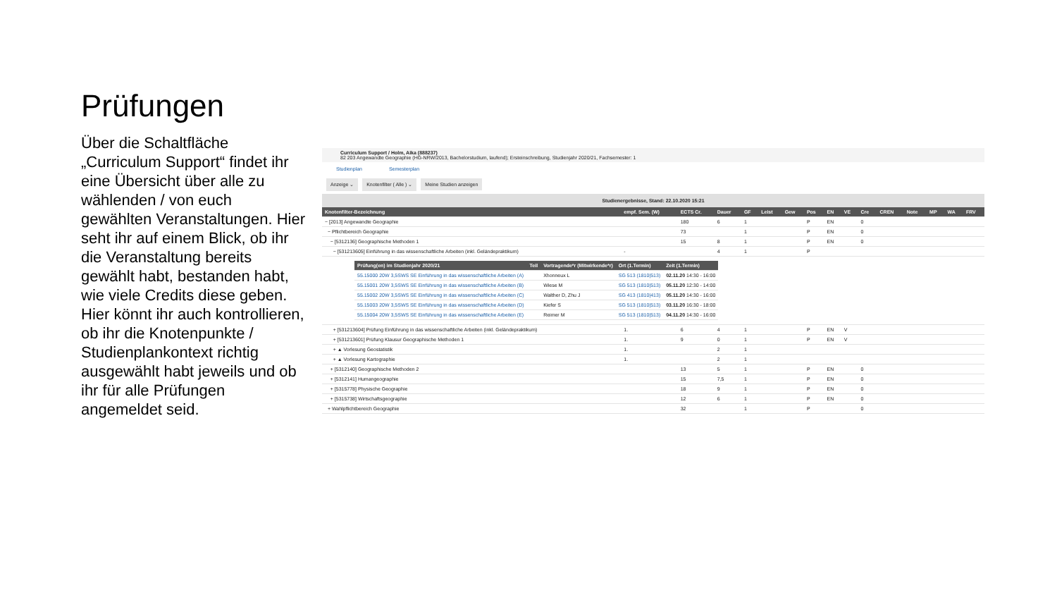Prüfungen
Über die Schaltfläche „Curriculum Support“ findet ihr eine Übersicht über alle zu wählenden / von euch gewählten Veranstaltungen. Hier seht ihr auf einem Blick, ob ihr die Veranstaltung bereits gewählt habt, bestanden habt, wie viele Credits diese geben. Hier könnt ihr auch kontrollieren, ob ihr die Knotenpunkte / Studienplankontext richtig ausgewählt habt jeweils und ob ihr für alle Prüfungen angemeldet seid.
Curriculum Support / Holm, Aika (888237)
82 203 Angewandte Geographie (HG-NRW/2013, Bachelorstudium, laufend); Ersteinschreibung, Studienjahr 2020/21, Fachsemester: 1
Studienplan Semesterplan
Anzeige ⌄ Knotenfilter ( Alle ) ⌄ Meine Studien anzeigen
Studienergebnisse, Stand: 22.10.2020 15:21
| Knotenfilter-Bezeichnung | empf. Sem. (W) | ECTS Cr. | Dauer | GF | Leist | Gew | Pos | EN | VE | Cre | CREN | Note | MP | WA | FRV |
| --- | --- | --- | --- | --- | --- | --- | --- | --- | --- | --- | --- | --- | --- | --- | --- |
| − [2013] Angewandte Geographie | | 180 | 6 | 1 | | | P | EN | | 0 | | | | | |
| − Pflichtbereich Geographie | | 73 | | 1 | | | P | EN | | 0 | | | | | |
| − [5312136] Geographische Methoden 1 | | 15 | 8 | 1 | | | P | EN | | 0 | | | | | |
| − [531213605] Einführung in das wissenschaftliche Arbeiten (inkl. Geländepraktikum) | - | | 4 | 1 | | | P | | | | | | | | |
| / Prüfung(en) im Studienjahr 2020/21 / Teil / Vortragende*r (Mitwirkende*r) / Ort (1.Termin) / Zeit (1.Termin) / / --- / --- / --- / --- / --- / / 55.15000 20W 3,5SWS SE Einführung in das wissenschaftliche Arbeiten (A) / / Xhonneux L / SG 513 (1810/513) / 02.11.20 14:30 - 16:00 / / 55.15001 20W 3,5SWS SE Einführung in das wissenschaftliche Arbeiten (B) / / Wiese M / SG 513 (1810/513) / 05.11.20 12:30 - 14:00 / / 55.15002 20W 3,5SWS SE Einführung in das wissenschaftliche Arbeiten (C) / / Walther D, Zhu J / SG 413 (1810/413) / 05.11.20 14:30 - 16:00 / / 55.15003 20W 3,5SWS SE Einführung in das wissenschaftliche Arbeiten (D) / / Kiefer S / SG 513 (1810/513) / 03.11.20 16:30 - 18:00 / / 55.15004 20W 3,5SWS SE Einführung in das wissenschaftliche Arbeiten (E) / / Reimer M / SG 513 (1810/513) / 04.11.20 14:30 - 16:00 / | | | | | | | | | | | | | | | |
| + [531213604] Prüfung Einführung in das wissenschaftliche Arbeiten (inkl. Geländepraktikum) | 1. | 6 | 4 | 1 | | | P | EN | V | | | | | | |
| + [531213601] Prüfung Klausur Geographische Methoden 1 | 1. | 9 | 0 | 1 | | | P | EN | V | | | | | | |
| + ▲ Vorlesung Geostatistik | 1. | | 2 | 1 | | | | | | | | | | | |
| + ▲ Vorlesung Kartographie | 1. | | 2 | 1 | | | | | | | | | | | |
| + [5312140] Geographische Methoden 2 | | 13 | 5 | 1 | | | P | EN | | 0 | | | | | |
| + [5312141] Humangeographie | | 15 | 7,5 | 1 | | | P | EN | | 0 | | | | | |
| + [5315778] Physische Geographie | | 18 | 9 | 1 | | | P | EN | | 0 | | | | | |
| + [5315738] Wirtschaftsgeographie | | 12 | 6 | 1 | | | P | EN | | 0 | | | | | |
| + Wahlpflichtbereich Geographie | | 32 | | 1 | | | P | | | 0 | | | | | |